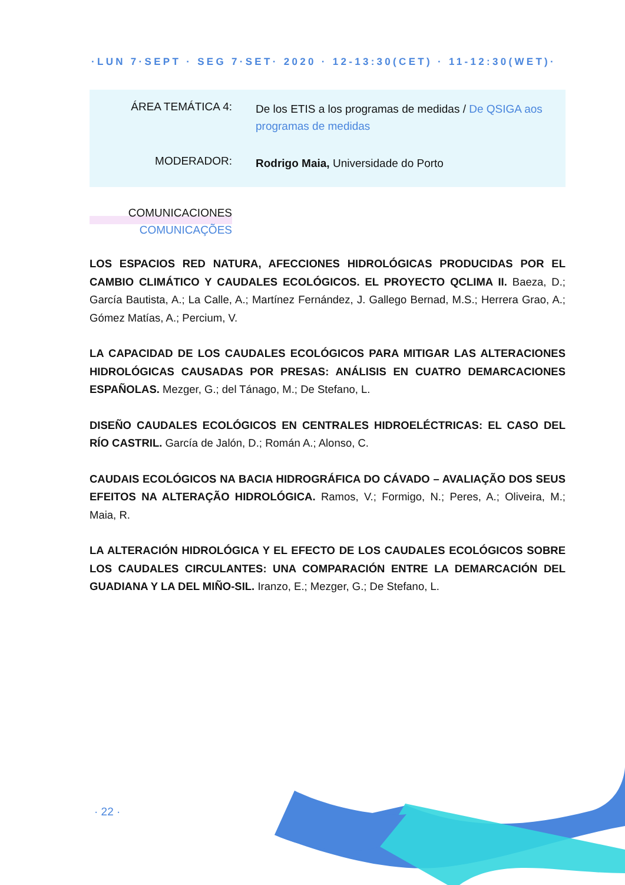·LUN 7·SEPT · SEG 7·SET· 2020 · 12-13:30(CET) · 11-12:30(WET)·
ÁREA TEMÁTICA 4:
De los ETIS a los programas de medidas / De QSIGA aos programas de medidas
MODERADOR:
Rodrigo Maia, Universidade do Porto
COMUNICACIONES
COMUNICAÇÕES
LOS ESPACIOS RED NATURA, AFECCIONES HIDROLÓGICAS PRODUCIDAS POR EL CAMBIO CLIMÁTICO Y CAUDALES ECOLÓGICOS. EL PROYECTO QCLIMA II. Baeza, D.; García Bautista, A.; La Calle, A.; Martínez Fernández, J. Gallego Bernad, M.S.; Herrera Grao, A.; Gómez Matías, A.; Percium, V.
LA CAPACIDAD DE LOS CAUDALES ECOLÓGICOS PARA MITIGAR LAS ALTERACIONES HIDROLÓGICAS CAUSADAS POR PRESAS: ANÁLISIS EN CUATRO DEMARCACIONES ESPAÑOLAS. Mezger, G.; del Tánago, M.; De Stefano, L.
DISEÑO CAUDALES ECOLÓGICOS EN CENTRALES HIDROELÉCTRICAS: EL CASO DEL RÍO CASTRIL. García de Jalón, D.; Román A.; Alonso, C.
CAUDAIS ECOLÓGICOS NA BACIA HIDROGRÁFICA DO CÁVADO – AVALIAÇÃO DOS SEUS EFEITOS NA ALTERAÇÃO HIDROLÓGICA. Ramos, V.; Formigo, N.; Peres, A.; Oliveira, M.; Maia, R.
LA ALTERACIÓN HIDROLÓGICA Y EL EFECTO DE LOS CAUDALES ECOLÓGICOS SOBRE LOS CAUDALES CIRCULANTES: UNA COMPARACIÓN ENTRE LA DEMARCACIÓN DEL GUADIANA Y LA DEL MIÑO-SIL. Iranzo, E.; Mezger, G.; De Stefano, L.
· 22 ·